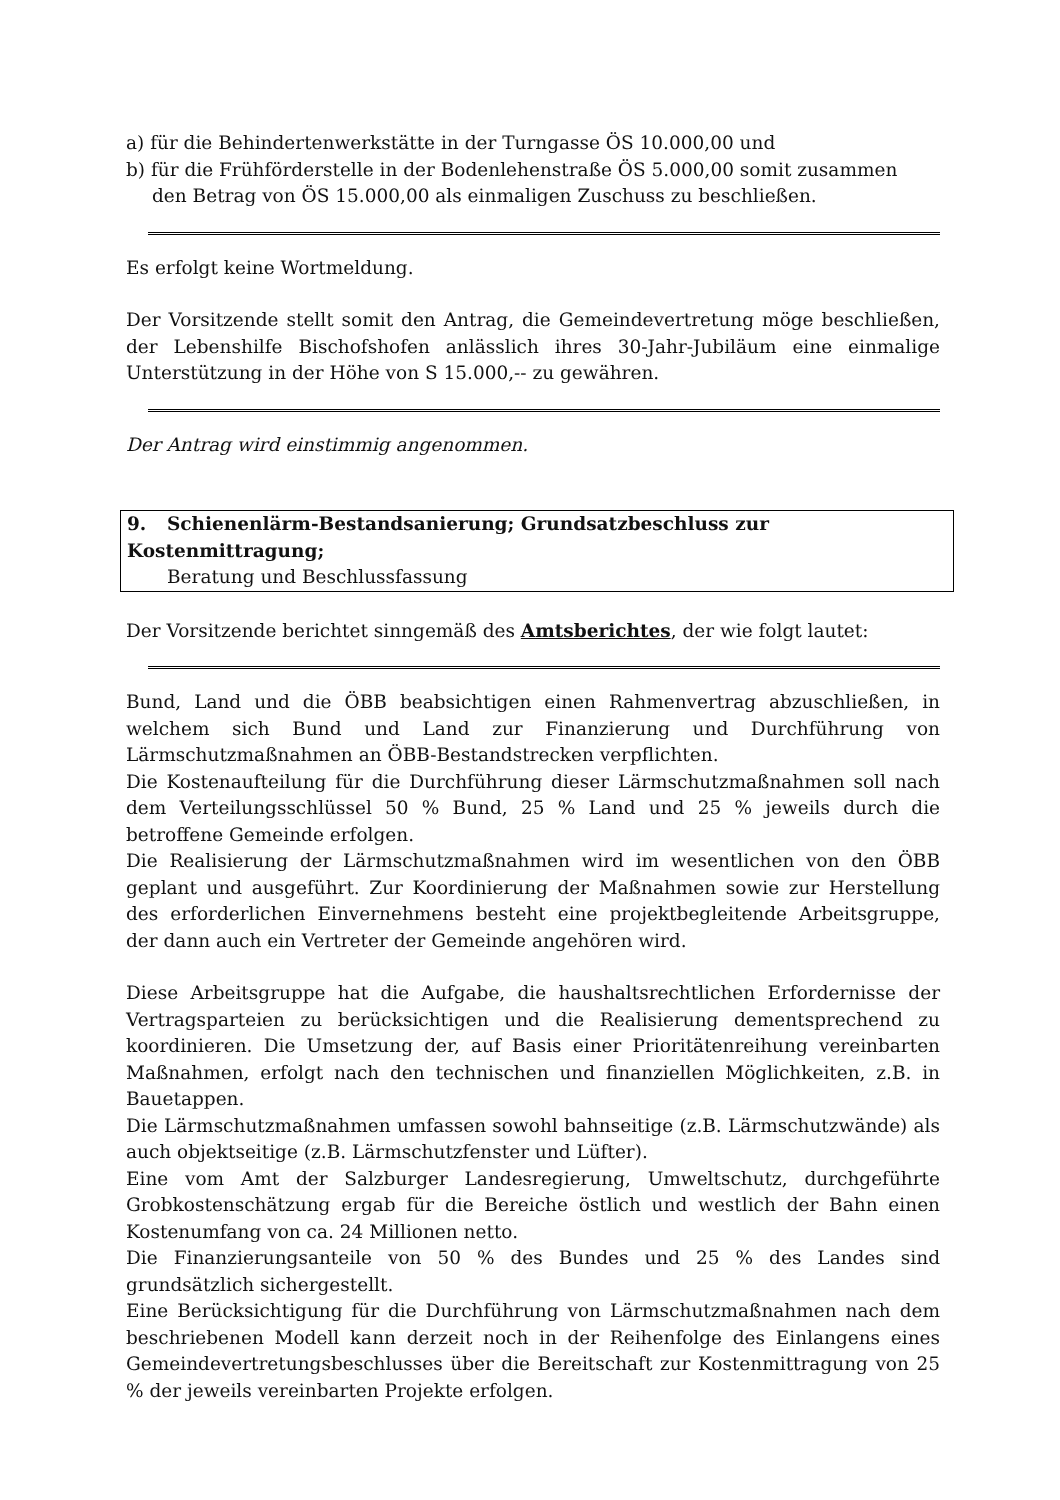a) für die Behindertenwerkstätte in der Turngasse ÖS 10.000,00 und
b) für die Frühförderstelle in der Bodenlehenstraße ÖS 5.000,00 somit zusammen
den Betrag von ÖS 15.000,00 als einmaligen Zuschuss zu beschließen.
Es erfolgt keine Wortmeldung.
Der Vorsitzende stellt somit den Antrag, die Gemeindevertretung möge beschließen, der Lebenshilfe Bischofshofen anlässlich ihres 30-Jahr-Jubiläum eine einmalige Unterstützung in der Höhe von S 15.000,-- zu gewähren.
Der Antrag wird einstimmig angenommen.
9. Schienenlärm-Bestandsanierung; Grundsatzbeschluss zur Kostenmittragung;
Beratung und Beschlussfassung
Der Vorsitzende berichtet sinngemäß des Amtsberichtes, der wie folgt lautet:
Bund, Land und die ÖBB beabsichtigen einen Rahmenvertrag abzuschließen, in welchem sich Bund und Land zur Finanzierung und Durchführung von Lärmschutzmaßnahmen an ÖBB-Bestandstrecken verpflichten.
Die Kostenaufteilung für die Durchführung dieser Lärmschutzmaßnahmen soll nach dem Verteilungsschlüssel 50 % Bund, 25 % Land und 25 % jeweils durch die betroffene Gemeinde erfolgen.
Die Realisierung der Lärmschutzmaßnahmen wird im wesentlichen von den ÖBB geplant und ausgeführt. Zur Koordinierung der Maßnahmen sowie zur Herstellung des erforderlichen Einvernehmens besteht eine projektbegleitende Arbeitsgruppe, der dann auch ein Vertreter der Gemeinde angehören wird.
Diese Arbeitsgruppe hat die Aufgabe, die haushaltsrechtlichen Erfordernisse der Vertragsparteien zu berücksichtigen und die Realisierung dementsprechend zu koordinieren. Die Umsetzung der, auf Basis einer Prioritätenreihung vereinbarten Maßnahmen, erfolgt nach den technischen und finanziellen Möglichkeiten, z.B. in Bauetappen.
Die Lärmschutzmaßnahmen umfassen sowohl bahnseitige (z.B. Lärmschutzwände) als auch objektseitige (z.B. Lärmschutzfenster und Lüfter).
Eine vom Amt der Salzburger Landesregierung, Umweltschutz, durchgeführte Grobkostenschätzung ergab für die Bereiche östlich und westlich der Bahn einen Kostenumfang von ca. 24 Millionen netto.
Die Finanzierungsanteile von 50 % des Bundes und 25 % des Landes sind grundsätzlich sichergestellt.
Eine Berücksichtigung für die Durchführung von Lärmschutzmaßnahmen nach dem beschriebenen Modell kann derzeit noch in der Reihenfolge des Einlangens eines Gemeindevertretungsbeschlusses über die Bereitschaft zur Kostenmittragung von 25 % der jeweils vereinbarten Projekte erfolgen.